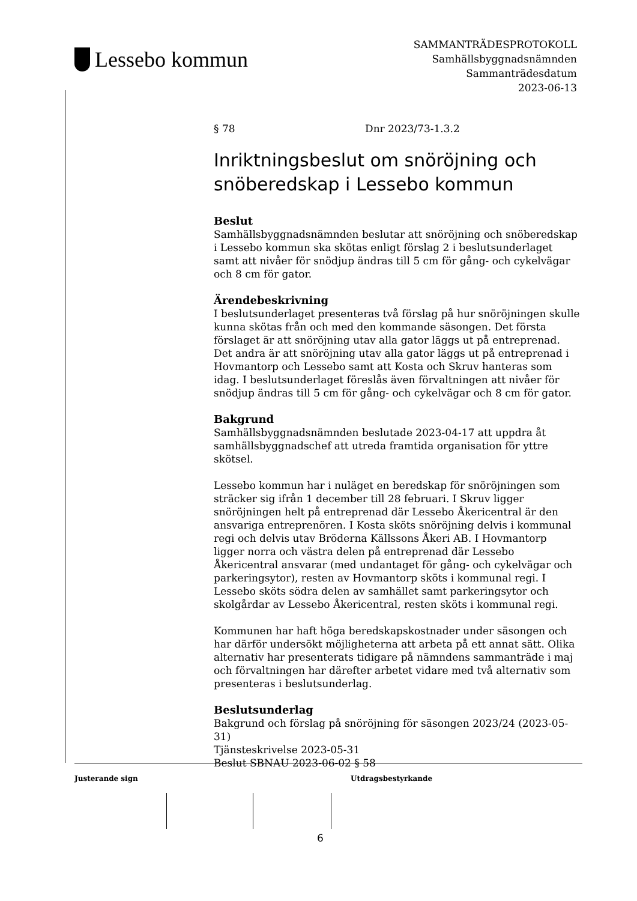Lessebo kommun
SAMMANTRÄDESPROTOKOLL
Samhällsbyggnadsnämnden
Sammanträdesdatum
2023-06-13
§ 78 Dnr 2023/73-1.3.2
Inriktningsbeslut om snöröjning och snöberedskap i Lessebo kommun
Beslut
Samhällsbyggnadsnämnden beslutar att snöröjning och snöberedskap i Lessebo kommun ska skötas enligt förslag 2 i beslutsunderlaget samt att nivåer för snödjup ändras till 5 cm för gång- och cykelvägar och 8 cm för gator.
Ärendebeskrivning
I beslutsunderlaget presenteras två förslag på hur snöröjningen skulle kunna skötas från och med den kommande säsongen. Det första förslaget är att snöröjning utav alla gator läggs ut på entreprenad. Det andra är att snöröjning utav alla gator läggs ut på entreprenad i Hovmantorp och Lessebo samt att Kosta och Skruv hanteras som idag. I beslutsunderlaget föreslås även förvaltningen att nivåer för snödjup ändras till 5 cm för gång- och cykelvägar och 8 cm för gator.
Bakgrund
Samhällsbyggnadsnämnden beslutade 2023-04-17 att uppdra åt samhällsbyggnadschef att utreda framtida organisation för yttre skötsel.
Lessebo kommun har i nuläget en beredskap för snöröjningen som sträcker sig ifrån 1 december till 28 februari. I Skruv ligger snöröjningen helt på entreprenad där Lessebo Åkericentral är den ansvariga entreprenören. I Kosta sköts snöröjning delvis i kommunal regi och delvis utav Bröderna Källssons Åkeri AB. I Hovmantorp ligger norra och västra delen på entreprenad där Lessebo Åkericentral ansvarar (med undantaget för gång- och cykelvägar och parkeringsytor), resten av Hovmantorp sköts i kommunal regi. I Lessebo sköts södra delen av samhället samt parkeringsytor och skolgårdar av Lessebo Åkericentral, resten sköts i kommunal regi.
Kommunen har haft höga beredskapskostnader under säsongen och har därför undersökt möjligheterna att arbeta på ett annat sätt. Olika alternativ har presenterats tidigare på nämndens sammanträde i maj och förvaltningen har därefter arbetet vidare med två alternativ som presenteras i beslutsunderlag.
Beslutsunderlag
Bakgrund och förslag på snöröjning för säsongen 2023/24 (2023-05-31)
Tjänsteskrivelse 2023-05-31
Beslut SBNAU 2023-06-02 § 58
Justerande sign Utdragsbestyrkande
6